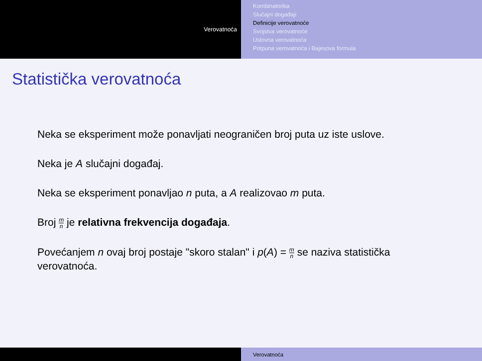Verovatnoća
Kombinatorika
Slučajni događaji
Definicije verovatnoće
Svojstva verovatnoće
Uslovna verovatnoća
Potpuna verovatnoća i Bajesova formula
Statistička verovatnoća
Neka se eksperiment može ponavljati neograničen broj puta uz iste uslove.
Neka je A slučajni događaj.
Neka se eksperiment ponavljao n puta, a A realizovao m puta.
Broj m n je relativna frekvencija događaja.
Povećanjem n ovaj broj postaje "skoro stalan" i p(A) = m n se naziva statistička verovatnoća.
Verovatnoća